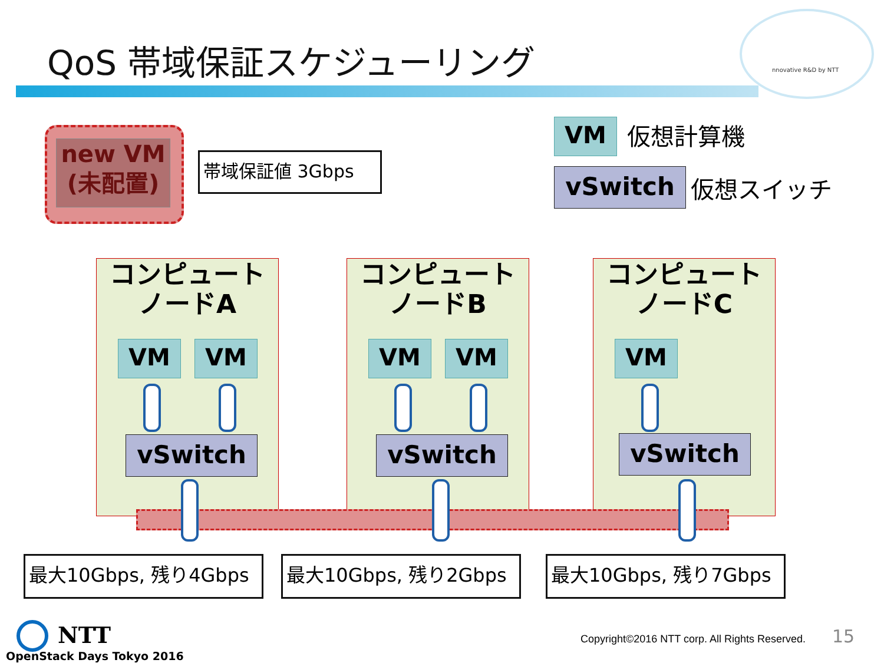QoS 帯域保証スケジューリング nnovative R&D by NTT
new VM
(未配置)
帯域保証値 3Gbps
VM 仮想計算機
vSwitch 仮想スイッチ
コンピュート
ノードA
コンピュート
ノードB
コンピュート
ノードC
VM VM VM VM VM
vSwitch vSwitch vSwitch
最大10Gbps, 残り4Gbps 最大10Gbps, 残り2Gbps 最大10Gbps, 残り7Gbps
NTT
OpenStack Days Tokyo 2016
Copyright©2016 NTT corp. All Rights Reserved.
15